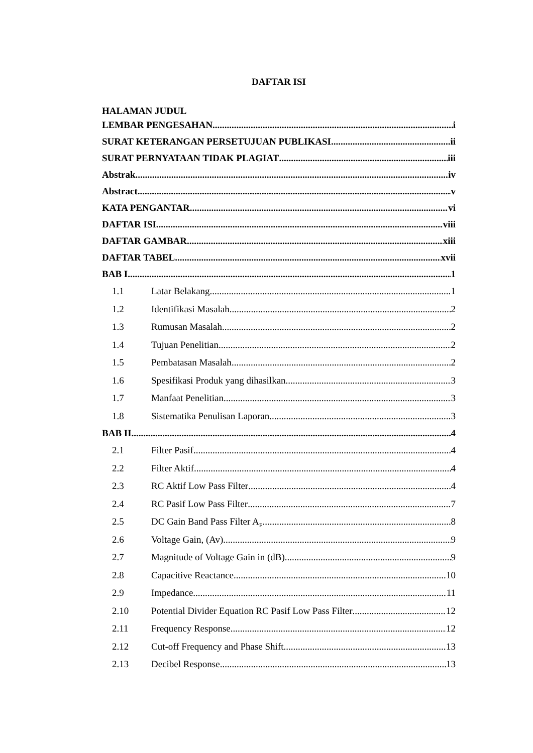DAFTAR ISI
HALAMAN JUDUL
LEMBAR PENGESAHAN i
SURAT KETERANGAN PERSETUJUAN PUBLIKASI ii
SURAT PERNYATAAN TIDAK PLAGIAT iii
Abstrak iv
Abstract v
KATA PENGANTAR vi
DAFTAR ISI viii
DAFTAR GAMBAR xiii
DAFTAR TABEL xvii
BAB I 1
1.1 Latar Belakang 1
1.2 Identifikasi Masalah 2
1.3 Rumusan Masalah 2
1.4 Tujuan Penelitian 2
1.5 Pembatasan Masalah 2
1.6 Spesifikasi Produk yang dihasilkan 3
1.7 Manfaat Penelitian 3
1.8 Sistematika Penulisan Laporan 3
BAB II 4
2.1 Filter Pasif 4
2.2 Filter Aktif 4
2.3 RC Aktif Low Pass Filter 4
2.4 RC Pasif Low Pass Filter 7
2.5 DC Gain Band Pass Filter A<sub>F</sub> 8
2.6 Voltage Gain, (Av) 9
2.7 Magnitude of Voltage Gain in (dB) 9
2.8 Capacitive Reactance 10
2.9 Impedance 11
2.10 Potential Divider Equation RC Pasif Low Pass Filter 12
2.11 Frequency Response 12
2.12 Cut-off Frequency and Phase Shift 13
2.13 Decibel Response 13